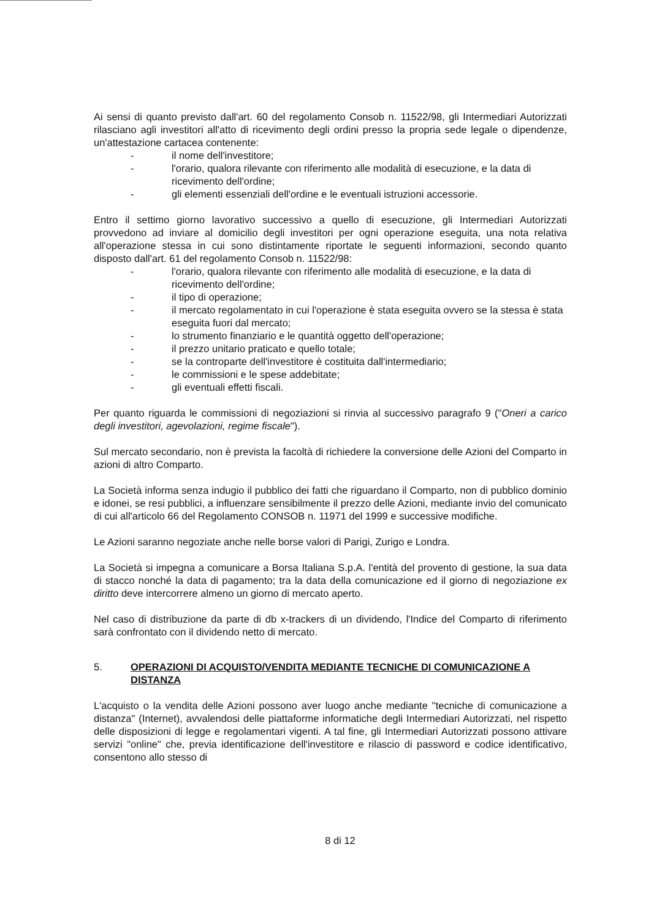Ai sensi di quanto previsto dall'art. 60 del regolamento Consob n. 11522/98, gli Intermediari Autorizzati rilasciano agli investitori all'atto di ricevimento degli ordini presso la propria sede legale o dipendenze, un'attestazione cartacea contenente:
- il nome dell'investitore;
- l'orario, qualora rilevante con riferimento alle modalità di esecuzione, e la data di ricevimento dell'ordine;
- gli elementi essenziali dell'ordine e le eventuali istruzioni accessorie.
Entro il settimo giorno lavorativo successivo a quello di esecuzione, gli Intermediari Autorizzati provvedono ad inviare al domicilio degli investitori per ogni operazione eseguita, una nota relativa all'operazione stessa in cui sono distintamente riportate le seguenti informazioni, secondo quanto disposto dall'art. 61 del regolamento Consob n. 11522/98:
- l'orario, qualora rilevante con riferimento alle modalità di esecuzione, e la data di ricevimento dell'ordine;
- il tipo di operazione;
- il mercato regolamentato in cui l'operazione è stata eseguita ovvero se la stessa è stata eseguita fuori dal mercato;
- lo strumento finanziario e le quantità oggetto dell'operazione;
- il prezzo unitario praticato e quello totale;
- se la controparte dell'investitore è costituita dall'intermediario;
- le commissioni e le spese addebitate;
- gli eventuali effetti fiscali.
Per quanto riguarda le commissioni di negoziazioni si rinvia al successivo paragrafo 9 ("Oneri a carico degli investitori, agevolazioni, regime fiscale").
Sul mercato secondario, non è prevista la facoltà di richiedere la conversione delle Azioni del Comparto in azioni di altro Comparto.
La Società informa senza indugio il pubblico dei fatti che riguardano il Comparto, non di pubblico dominio e idonei, se resi pubblici, a influenzare sensibilmente il prezzo delle Azioni, mediante invio del comunicato di cui all'articolo 66 del Regolamento CONSOB n. 11971 del 1999 e successive modifiche.
Le Azioni saranno negoziate anche nelle borse valori di Parigi, Zurigo e Londra.
La Società si impegna a comunicare a Borsa Italiana S.p.A. l'entità del provento di gestione, la sua data di stacco nonché la data di pagamento; tra la data della comunicazione ed il giorno di negoziazione ex diritto deve intercorrere almeno un giorno di mercato aperto.
Nel caso di distribuzione da parte di db x-trackers di un dividendo, l'Indice del Comparto di riferimento sarà confrontato con il dividendo netto di mercato.
5. OPERAZIONI DI ACQUISTO/VENDITA MEDIANTE TECNICHE DI COMUNICAZIONE A DISTANZA
L'acquisto o la vendita delle Azioni possono aver luogo anche mediante "tecniche di comunicazione a distanza" (Internet), avvalendosi delle piattaforme informatiche degli Intermediari Autorizzati, nel rispetto delle disposizioni di legge e regolamentari vigenti. A tal fine, gli Intermediari Autorizzati possono attivare servizi "online" che, previa identificazione dell'investitore e rilascio di password e codice identificativo, consentono allo stesso di
8 di 12